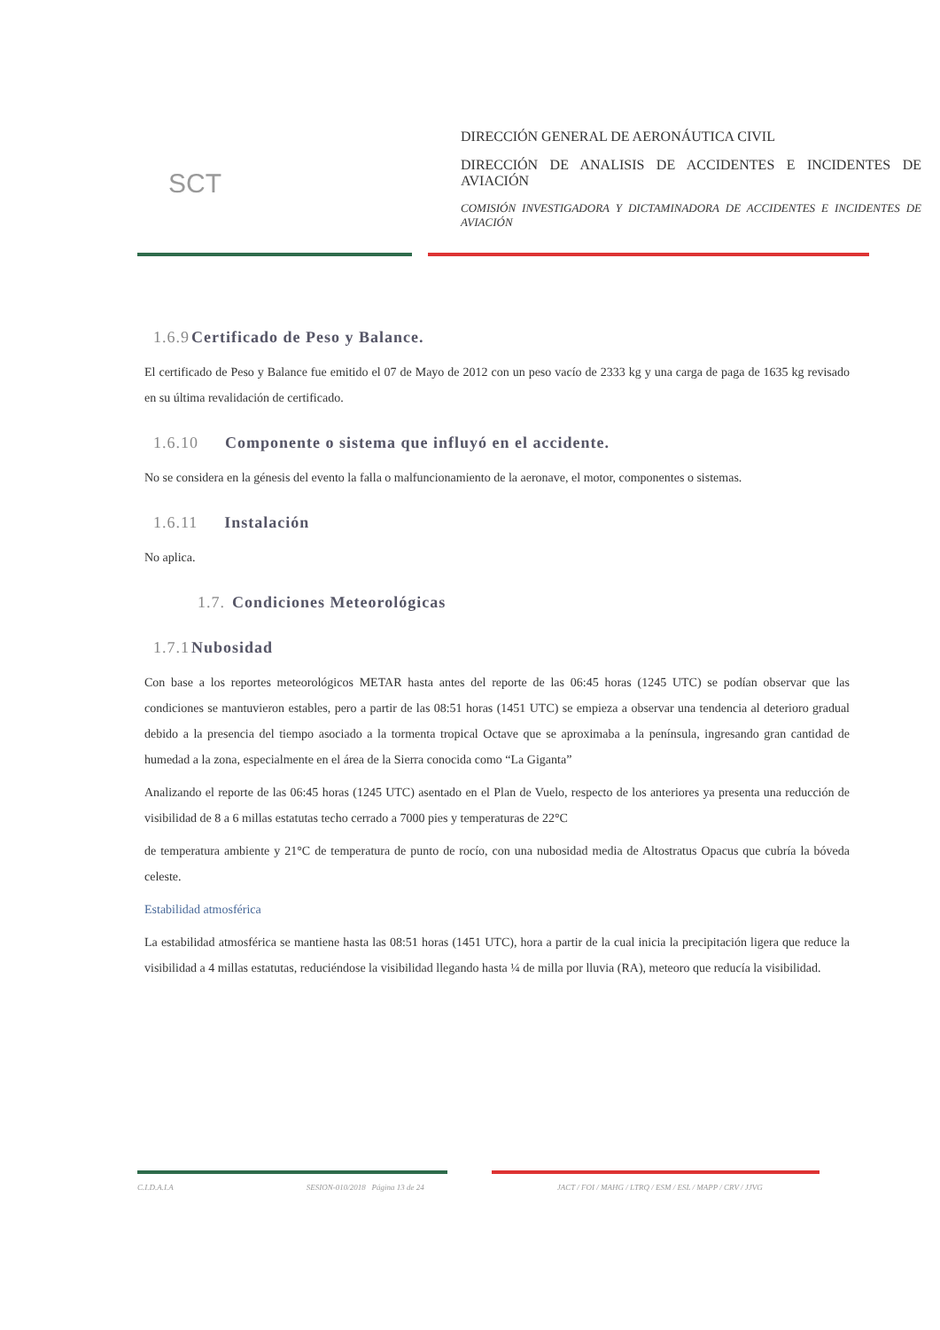SCT
DIRECCIÓN GENERAL DE AERONÁUTICA CIVIL
DIRECCIÓN DE ANALISIS DE ACCIDENTES E INCIDENTES DE AVIACIÓN
COMISIÓN INVESTIGADORA Y DICTAMINADORA DE ACCIDENTES E INCIDENTES DE AVIACIÓN
1.6.9 Certificado de Peso y Balance.
El certificado de Peso y Balance fue emitido el 07 de Mayo de 2012 con un peso vacío de 2333 kg y una carga de paga de 1635 kg revisado en su última revalidación de certificado.
1.6.10 Componente o sistema que influyó en el accidente.
No se considera en la génesis del evento la falla o malfuncionamiento de la aeronave, el motor, componentes o sistemas.
1.6.11 Instalación
No aplica.
1.7. Condiciones Meteorológicas
1.7.1 Nubosidad
Con base a los reportes meteorológicos METAR hasta antes del reporte de las 06:45 horas (1245 UTC) se podían observar que las condiciones se mantuvieron estables, pero a partir de las 08:51 horas (1451 UTC) se empieza a observar una tendencia al deterioro gradual debido a la presencia del tiempo asociado a la tormenta tropical Octave que se aproximaba a la península, ingresando gran cantidad de humedad a la zona, especialmente en el área de la Sierra conocida como “La Giganta”
Analizando el reporte de las 06:45 horas (1245 UTC) asentado en el Plan de Vuelo, respecto de los anteriores ya presenta una reducción de visibilidad de 8 a 6 millas estatutas techo cerrado a 7000 pies y temperaturas de 22°C
de temperatura ambiente y 21°C de temperatura de punto de rocío, con una nubosidad media de Altostratus Opacus que cubría la bóveda celeste.
Estabilidad atmosférica
La estabilidad atmosférica se mantiene hasta las 08:51 horas (1451 UTC), hora a partir de la cual inicia la precipitación ligera que reduce la visibilidad a 4 millas estatutas, reduciéndose la visibilidad llegando hasta ¼ de milla por lluvia (RA), meteoro que reducía la visibilidad.
C.I.D.A.I.A SESION-010/2018 Página 13 de 24 JACT / FOI / MAHG / LTRQ / ESM / ESL / MAPP / CRV / JJVG